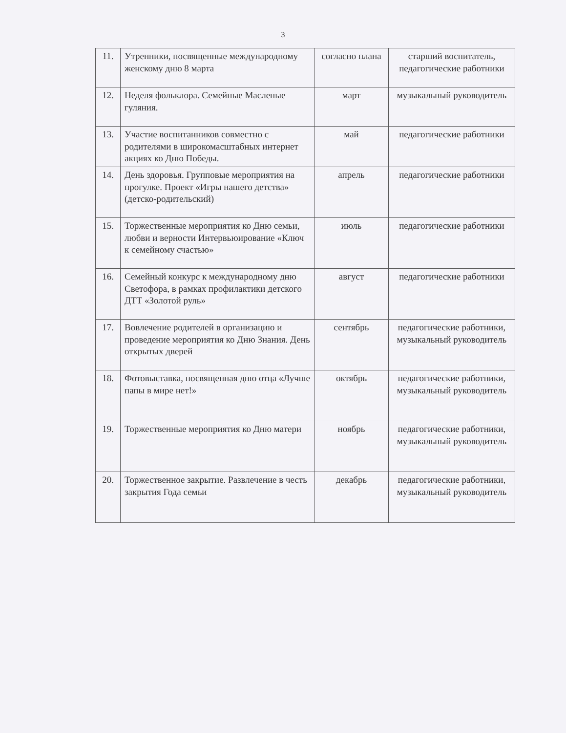3
| 11. | Утренники, посвященные международному женскому дню 8 марта | согласно плана | старший воспитатель, педагогические работники |
| 12. | Неделя фольклора. Семейные Масленые гуляния. | март | музыкальный руководитель |
| 13. | Участие воспитанников совместно с родителями в широкомасштабных интернет акциях ко Дню Победы. | май | педагогические работники |
| 14. | День здоровья. Групповые мероприятия на прогулке. Проект «Игры нашего детства» (детско-родительский) | апрель | педагогические работники |
| 15. | Торжественные мероприятия ко Дню семьи, любви и верности Интервьюирование «Ключ к семейному счастью» | июль | педагогические работники |
| 16. | Семейный конкурс к международному дню Светофора, в рамках профилактики детского ДТТ «Золотой руль» | август | педагогические работники |
| 17. | Вовлечение родителей в организацию и проведение мероприятия ко Дню Знания. День открытых дверей | сентябрь | педагогические работники, музыкальный руководитель |
| 18. | Фотовыставка, посвященная дню отца «Лучше папы в мире нет!» | октябрь | педагогические работники, музыкальный руководитель |
| 19. | Торжественные мероприятия ко Дню матери | ноябрь | педагогические работники, музыкальный руководитель |
| 20. | Торжественное закрытие. Развлечение в честь закрытия Года семьи | декабрь | педагогические работники, музыкальный руководитель |